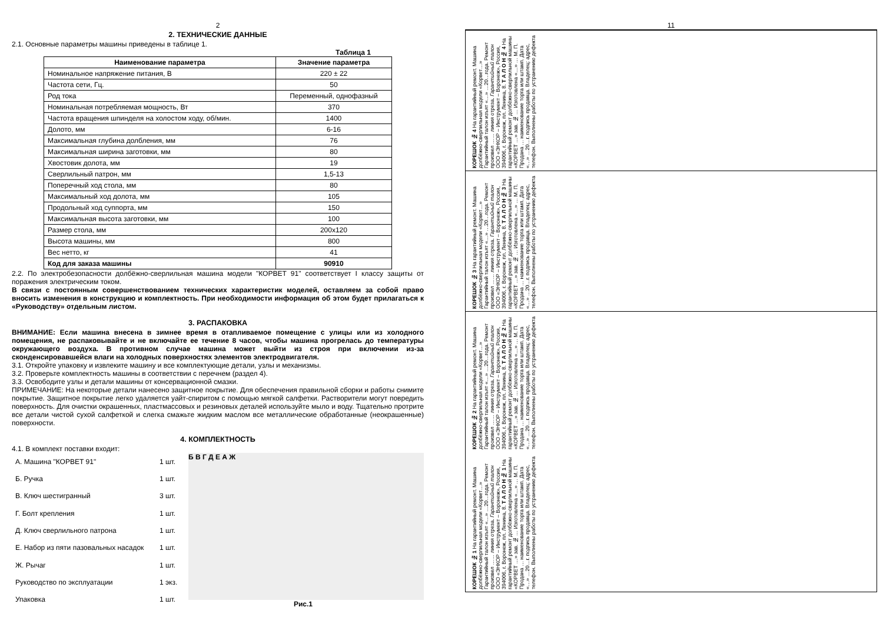2
2. ТЕХНИЧЕСКИЕ ДАННЫЕ
2.1. Основные параметры машины приведены в таблице 1.
Таблица 1
| Наименование параметра | Значение параметра |
| --- | --- |
| Номинальное напряжение питания, В | 220 ± 22 |
| Частота сети, Гц. | 50 |
| Род тока | Переменный, однофазный |
| Номинальная потребляемая мощность, Вт | 370 |
| Частота вращения шпинделя на холостом ходу, об/мин. | 1400 |
| Долото, мм | 6-16 |
| Максимальная глубина долбления, мм | 76 |
| Максимальная ширина заготовки, мм | 80 |
| Хвостовик долота, мм | 19 |
| Сверлильный патрон, мм | 1,5-13 |
| Поперечный ход стола, мм | 80 |
| Максимальный ход долота, мм | 105 |
| Продольный ход суппорта, мм | 150 |
| Максимальная высота заготовки, мм | 100 |
| Размер стола, мм | 200x120 |
| Высота машины, мм | 800 |
| Вес нетто, кг | 41 |
| Код для заказа машины | 90910 |
2.2. По электробезопасности долбёжно-сверлильная машина модели "КОРВЕТ 91" соответствует I классу защиты от поражения электрическим током.
В связи с постоянным совершенствованием технических характеристик моделей, оставляем за собой право вносить изменения в конструкцию и комплектность. При необходимости информация об этом будет прилагаться к «Руководству» отдельным листом.
3. РАСПАКОВКА
ВНИМАНИЕ: Если машина внесена в зимнее время в отапливаемое помещение с улицы или из холодного помещения, не распаковывайте и не включайте ее течение 8 часов, чтобы машина прогрелась до температуры окружающего воздуха. В противном случае машина может выйти из строя при включении из-за сконденсировавшейся влаги на холодных поверхностях элементов электродвигателя.
3.1. Откройте упаковку и извлеките машину и все комплектующие детали, узлы и механизмы.
3.2. Проверьте комплектность машины в соответствии с перечнем (раздел 4).
3.3. Освободите узлы и детали машины от консервационной смазки.
ПРИМЕЧАНИЕ: На некоторые детали нанесено защитное покрытие. Для обеспечения правильной сборки и работы снимите покрытие. Защитное покрытие легко удаляется уайт-спиритом с помощью мягкой салфетки. Растворители могут повредить поверхность. Для очистки окрашенных, пластмассовых и резиновых деталей используйте мыло и воду. Тщательно протрите все детали чистой сухой салфеткой и слегка смажьте жидким маслом все металлические обработанные (неокрашенные) поверхности.
4. КОМПЛЕКТНОСТЬ
4.1. В комплект поставки входит:
| А. Машина "КОРВЕТ 91" | 1 шт. |
| Б. Ручка | 1 шт. |
| В. Ключ шестигранный | 3 шт. |
| Г. Болт крепления | 1 шт. |
| Д. Ключ сверлильного патрона | 1 шт. |
| Е. Набор из пяти пазовальных насадок | 1 шт. |
| Ж. Рычаг | 1 шт. |
| Руководство по эксплуатации | 1 экз. |
| Упаковка | 1 шт. |
Б В Г Д Е А Ж
Рис.1
11
КОРЕШОК № 4 На гарантийный ремонт. Машина долбёжно-сверлильная модели «Корвет…» Гарантийный талон изъят «…» …20…года. Ремонт произвел …… линия отреза. Гарантийный талон ООО «ЭНКОР – Инструмент – Воронеж», Россия, 394006, г. Воронеж, пл. Ленина, 8. Т А Л О Н № 4 На гарантийный ремонт долбёжно-сверлильной машины «КОРВЕТ …» зав. № … Изготовлена «…» … М. П. Продана … наименование торга или штамп. Дата «…» …20…г. подпись продавца. Владелец: адрес, телефон. Выполнены работы по устранению дефекта
КОРЕШОК № 3 На гарантийный ремонт. Машина долбёжно-сверлильная модели «Корвет…» Гарантийный талон изъят «…» …20…года. Ремонт произвел …… линия отреза. Гарантийный талон ООО «ЭНКОР – Инструмент – Воронеж», Россия, 394006, г. Воронеж, пл. Ленина, 8. Т А Л О Н № 3 На гарантийный ремонт долбёжно-сверлильной машины «КОРВЕТ …» зав. № … Изготовлена «…» … М. П. Продана … наименование торга или штамп. Дата «…» …20…г. подпись продавца. Владелец: адрес, телефон. Выполнены работы по устранению дефекта
КОРЕШОК № 2 На гарантийный ремонт. Машина долбёжно-сверлильная модели «Корвет…» Гарантийный талон изъят «…» …20…года. Ремонт произвел …… линия отреза. Гарантийный талон ООО «ЭНКОР – Инструмент – Воронеж», Россия, 394006, г. Воронеж, пл. Ленина, 8. Т А Л О Н № 2 На гарантийный ремонт долбёжно-сверлильной машины «КОРВЕТ …» зав. № … Изготовлена «…» … М. П. Продана … наименование торга или штамп. Дата «…» …20…г. подпись продавца. Владелец: адрес, телефон. Выполнены работы по устранению дефекта
КОРЕШОК № 1 На гарантийный ремонт. Машина долбёжно-сверлильная модели «Корвет…» Гарантийный талон изъят «…» …20…года. Ремонт произвел …… линия отреза. Гарантийный талон ООО «ЭНКОР – Инструмент – Воронеж», Россия, 394006, г. Воронеж, пл. Ленина, 8. Т А Л О Н № 1 На гарантийный ремонт долбёжно-сверлильной машины «КОРВЕТ …» зав. № … Изготовлена «…» … М. П. Продана … наименование торга или штамп. Дата «…» …20…г. подпись продавца. Владелец: адрес, телефон. Выполнены работы по устранению дефекта